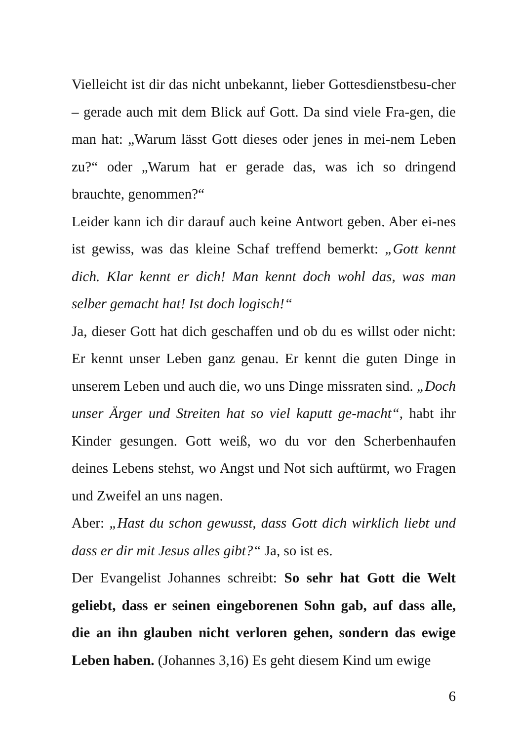Vielleicht ist dir das nicht unbekannt, lieber Gottesdienstbesu-cher – gerade auch mit dem Blick auf Gott. Da sind viele Fra-gen, die man hat: „Warum lässt Gott dieses oder jenes in mei-nem Leben zu?“ oder „Warum hat er gerade das, was ich so dringend brauchte, genommen?“
Leider kann ich dir darauf auch keine Antwort geben. Aber ei-nes ist gewiss, was das kleine Schaf treffend bemerkt: „Gott kennt dich. Klar kennt er dich! Man kennt doch wohl das, was man selber gemacht hat! Ist doch logisch!“
Ja, dieser Gott hat dich geschaffen und ob du es willst oder nicht: Er kennt unser Leben ganz genau. Er kennt die guten Dinge in unserem Leben und auch die, wo uns Dinge missraten sind. „Doch unser Ärger und Streiten hat so viel kaputt ge-macht“, habt ihr Kinder gesungen. Gott weiß, wo du vor den Scherbenhaufen deines Lebens stehst, wo Angst und Not sich auftürmt, wo Fragen und Zweifel an uns nagen.
Aber: „Hast du schon gewusst, dass Gott dich wirklich liebt und dass er dir mit Jesus alles gibt?“ Ja, so ist es.
Der Evangelist Johannes schreibt: So sehr hat Gott die Welt geliebt, dass er seinen eingeborenen Sohn gab, auf dass alle, die an ihn glauben nicht verloren gehen, sondern das ewige Leben haben. (Johannes 3,16) Es geht diesem Kind um ewige
6